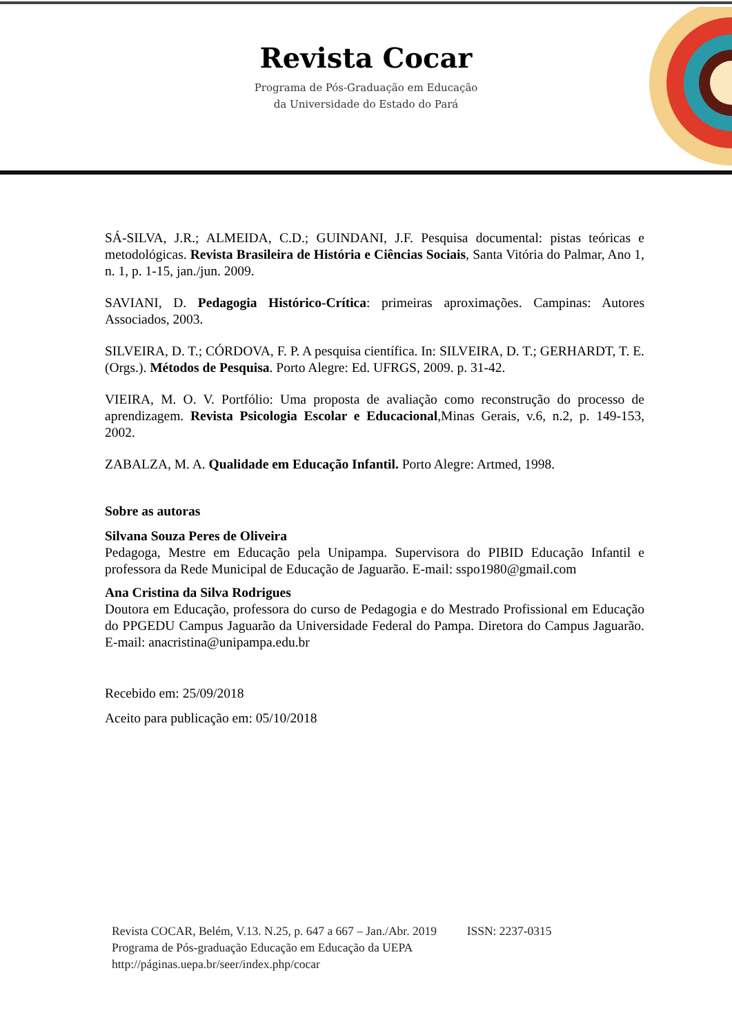Revista Cocar
Programa de Pós-Graduação em Educação
da Universidade do Estado do Pará
SÁ-SILVA, J.R.; ALMEIDA, C.D.; GUINDANI, J.F. Pesquisa documental: pistas teóricas e metodológicas. Revista Brasileira de História e Ciências Sociais, Santa Vitória do Palmar, Ano 1, n. 1, p. 1-15, jan./jun. 2009.
SAVIANI, D. Pedagogia Histórico-Crítica: primeiras aproximações. Campinas: Autores Associados, 2003.
SILVEIRA, D. T.; CÓRDOVA, F. P. A pesquisa científica. In: SILVEIRA, D. T.; GERHARDT, T. E. (Orgs.). Métodos de Pesquisa. Porto Alegre: Ed. UFRGS, 2009. p. 31-42.
VIEIRA, M. O. V. Portfólio: Uma proposta de avaliação como reconstrução do processo de aprendizagem. Revista Psicologia Escolar e Educacional,Minas Gerais, v.6, n.2, p. 149-153, 2002.
ZABALZA, M. A. Qualidade em Educação Infantil. Porto Alegre: Artmed, 1998.
Sobre as autoras
Silvana Souza Peres de Oliveira
Pedagoga, Mestre em Educação pela Unipampa. Supervisora do PIBID Educação Infantil e professora da Rede Municipal de Educação de Jaguarão. E-mail: sspo1980@gmail.com
Ana Cristina da Silva Rodrigues
Doutora em Educação, professora do curso de Pedagogia e do Mestrado Profissional em Educação do PPGEDU Campus Jaguarão da Universidade Federal do Pampa. Diretora do Campus Jaguarão. E-mail: anacristina@unipampa.edu.br
Recebido em: 25/09/2018
Aceito para publicação em: 05/10/2018
Revista COCAR, Belém, V.13. N.25, p. 647 a 667 – Jan./Abr. 2019 ISSN: 2237-0315
Programa de Pós-graduação Educação em Educação da UEPA
http://páginas.uepa.br/seer/index.php/cocar